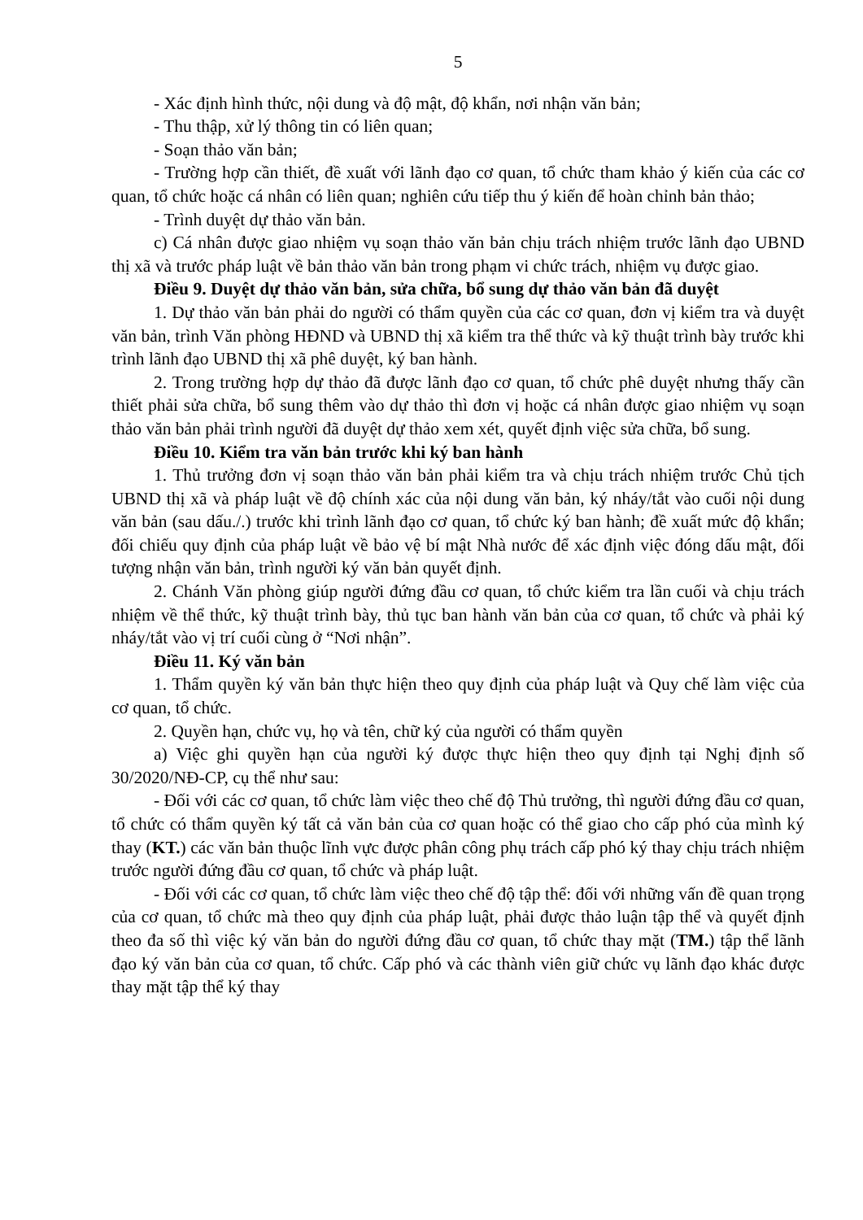5
- Xác định hình thức, nội dung và độ mật, độ khẩn, nơi nhận văn bản;
- Thu thập, xử lý thông tin có liên quan;
- Soạn thảo văn bản;
- Trường hợp cần thiết, đề xuất với lãnh đạo cơ quan, tổ chức tham khảo ý kiến của các cơ quan, tổ chức hoặc cá nhân có liên quan; nghiên cứu tiếp thu ý kiến để hoàn chỉnh bản thảo;
- Trình duyệt dự thảo văn bản.
c) Cá nhân được giao nhiệm vụ soạn thảo văn bản chịu trách nhiệm trước lãnh đạo UBND thị xã và trước pháp luật về bản thảo văn bản trong phạm vi chức trách, nhiệm vụ được giao.
Điều 9. Duyệt dự thảo văn bản, sửa chữa, bổ sung dự thảo văn bản đã duyệt
1. Dự thảo văn bản phải do người có thẩm quyền của các cơ quan, đơn vị kiểm tra và duyệt văn bản, trình Văn phòng HĐND và UBND thị xã kiểm tra thể thức và kỹ thuật trình bày trước khi trình lãnh đạo UBND thị xã phê duyệt, ký ban hành.
2. Trong trường hợp dự thảo đã được lãnh đạo cơ quan, tổ chức phê duyệt nhưng thấy cần thiết phải sửa chữa, bổ sung thêm vào dự thảo thì đơn vị hoặc cá nhân được giao nhiệm vụ soạn thảo văn bản phải trình người đã duyệt dự thảo xem xét, quyết định việc sửa chữa, bổ sung.
Điều 10. Kiểm tra văn bản trước khi ký ban hành
1. Thủ trưởng đơn vị soạn thảo văn bản phải kiểm tra và chịu trách nhiệm trước Chủ tịch UBND thị xã và pháp luật về độ chính xác của nội dung văn bản, ký nháy/tắt vào cuối nội dung văn bản (sau dấu./.) trước khi trình lãnh đạo cơ quan, tổ chức ký ban hành; đề xuất mức độ khẩn; đối chiếu quy định của pháp luật về bảo vệ bí mật Nhà nước để xác định việc đóng dấu mật, đối tượng nhận văn bản, trình người ký văn bản quyết định.
2. Chánh Văn phòng giúp người đứng đầu cơ quan, tổ chức kiểm tra lần cuối và chịu trách nhiệm về thể thức, kỹ thuật trình bày, thủ tục ban hành văn bản của cơ quan, tổ chức và phải ký nháy/tắt vào vị trí cuối cùng ở “Nơi nhận”.
Điều 11. Ký văn bản
1. Thẩm quyền ký văn bản thực hiện theo quy định của pháp luật và Quy chế làm việc của cơ quan, tổ chức.
2. Quyền hạn, chức vụ, họ và tên, chữ ký của người có thẩm quyền
a) Việc ghi quyền hạn của người ký được thực hiện theo quy định tại Nghị định số 30/2020/NĐ-CP, cụ thể như sau:
- Đối với các cơ quan, tổ chức làm việc theo chế độ Thủ trưởng, thì người đứng đầu cơ quan, tổ chức có thẩm quyền ký tất cả văn bản của cơ quan hoặc có thể giao cho cấp phó của mình ký thay (KT.) các văn bản thuộc lĩnh vực được phân công phụ trách cấp phó ký thay chịu trách nhiệm trước người đứng đầu cơ quan, tổ chức và pháp luật.
- Đối với các cơ quan, tổ chức làm việc theo chế độ tập thể: đối với những vấn đề quan trọng của cơ quan, tổ chức mà theo quy định của pháp luật, phải được thảo luận tập thể và quyết định theo đa số thì việc ký văn bản do người đứng đầu cơ quan, tổ chức thay mặt (TM.) tập thể lãnh đạo ký văn bản của cơ quan, tổ chức. Cấp phó và các thành viên giữ chức vụ lãnh đạo khác được thay mặt tập thể ký thay